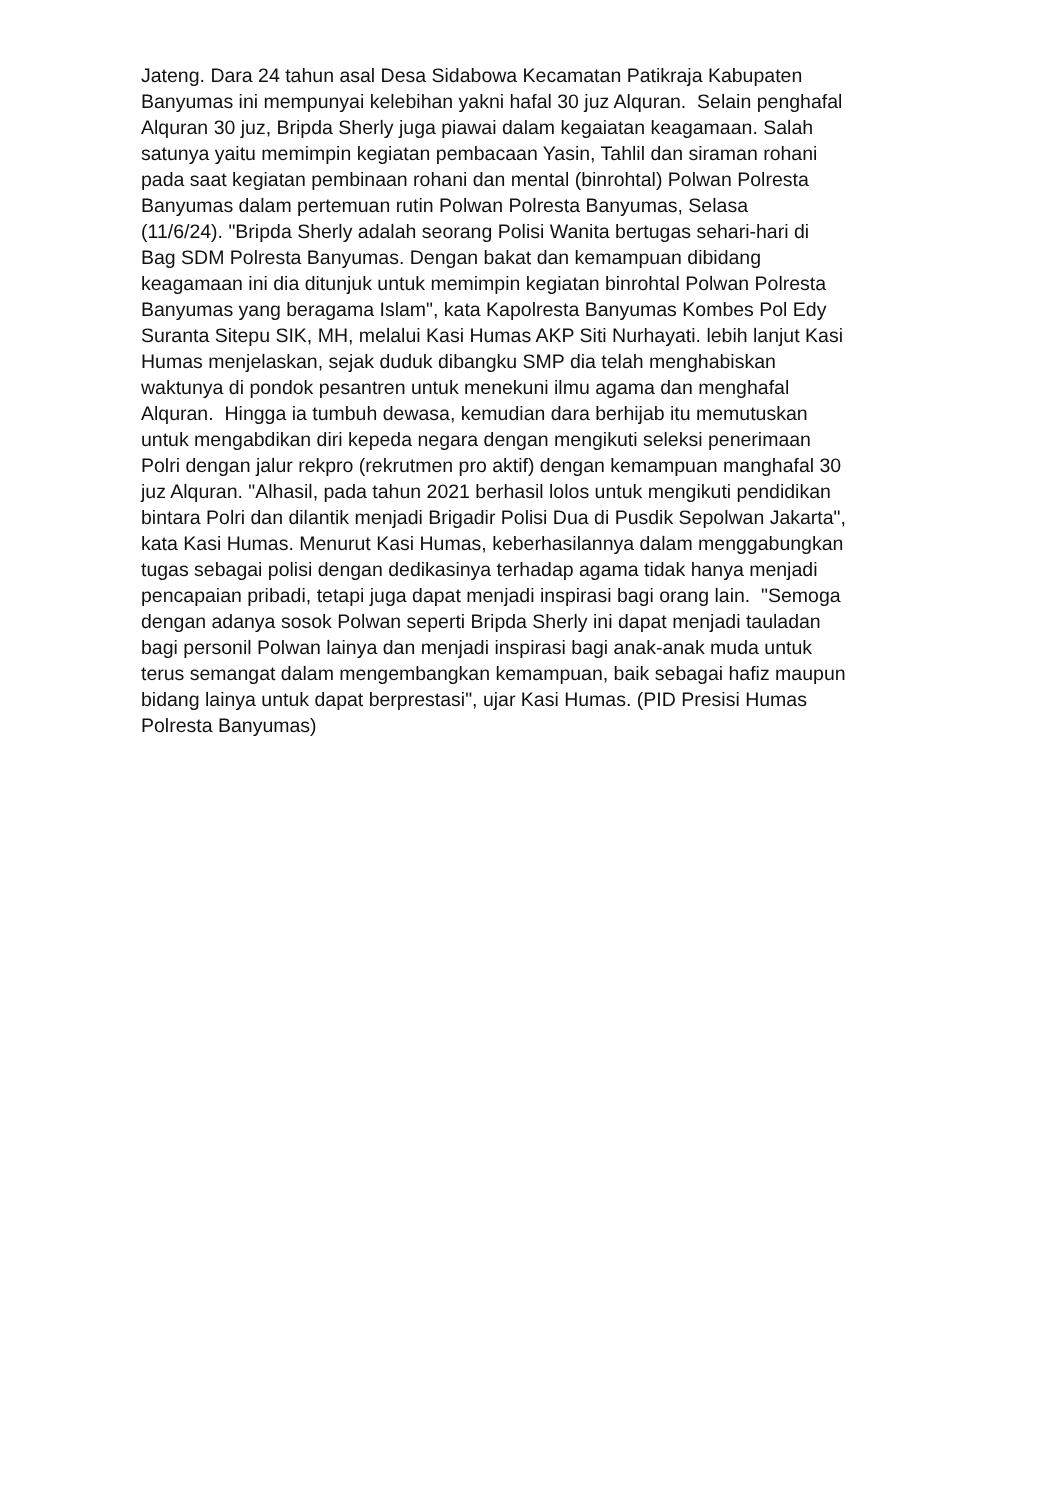Jateng. Dara 24 tahun asal Desa Sidabowa Kecamatan Patikraja Kabupaten
Banyumas ini mempunyai kelebihan yakni hafal 30 juz Alquran. Selain penghafal
Alquran 30 juz, Bripda Sherly juga piawai dalam kegaiatan keagamaan. Salah
satunya yaitu memimpin kegiatan pembacaan Yasin, Tahlil dan siraman rohani
pada saat kegiatan pembinaan rohani dan mental (binrohtal) Polwan Polresta
Banyumas dalam pertemuan rutin Polwan Polresta Banyumas, Selasa
(11/6/24). "Bripda Sherly adalah seorang Polisi Wanita bertugas sehari-hari di
Bag SDM Polresta Banyumas. Dengan bakat dan kemampuan dibidang
keagamaan ini dia ditunjuk untuk memimpin kegiatan binrohtal Polwan Polresta
Banyumas yang beragama Islam", kata Kapolresta Banyumas Kombes Pol Edy
Suranta Sitepu SIK, MH, melalui Kasi Humas AKP Siti Nurhayati. lebih lanjut Kasi
Humas menjelaskan, sejak duduk dibangku SMP dia telah menghabiskan
waktunya di pondok pesantren untuk menekuni ilmu agama dan menghafal
Alquran. Hingga ia tumbuh dewasa, kemudian dara berhijab itu memutuskan
untuk mengabdikan diri kepeda negara dengan mengikuti seleksi penerimaan
Polri dengan jalur rekpro (rekrutmen pro aktif) dengan kemampuan manghafal 30
juz Alquran. "Alhasil, pada tahun 2021 berhasil lolos untuk mengikuti pendidikan
bintara Polri dan dilantik menjadi Brigadir Polisi Dua di Pusdik Sepolwan Jakarta",
kata Kasi Humas. Menurut Kasi Humas, keberhasilannya dalam menggabungkan
tugas sebagai polisi dengan dedikasinya terhadap agama tidak hanya menjadi
pencapaian pribadi, tetapi juga dapat menjadi inspirasi bagi orang lain. "Semoga
dengan adanya sosok Polwan seperti Bripda Sherly ini dapat menjadi tauladan
bagi personil Polwan lainya dan menjadi inspirasi bagi anak-anak muda untuk
terus semangat dalam mengembangkan kemampuan, baik sebagai hafiz maupun
bidang lainya untuk dapat berprestasi", ujar Kasi Humas. (PID Presisi Humas
Polresta Banyumas)